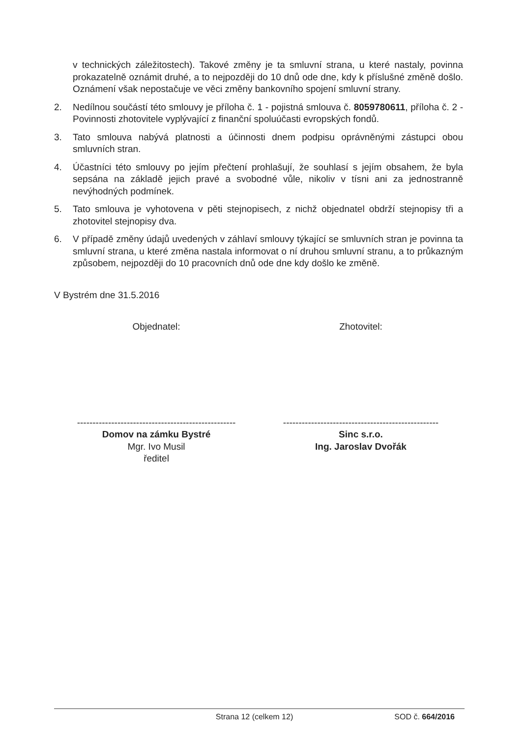v technických záležitostech). Takové změny je ta smluvní strana, u které nastaly, povinna prokazatelně oznámit druhé, a to nejpozději do 10 dnů ode dne, kdy k příslušné změně došlo. Oznámení však nepostačuje ve věci změny bankovního spojení smluvní strany.
2. Nedílnou součástí této smlouvy je příloha č. 1 - pojistná smlouva č. 8059780611, příloha č. 2 - Povinnosti zhotovitele vyplývající z finanční spoluúčasti evropských fondů.
3. Tato smlouva nabývá platnosti a účinnosti dnem podpisu oprávněnými zástupci obou smluvních stran.
4. Účastníci této smlouvy po jejím přečtení prohlašují, že souhlasí s jejím obsahem, že byla sepsána na základě jejich pravé a svobodné vůle, nikoliv v tísni ani za jednostranně nevýhodných podmínek.
5. Tato smlouva je vyhotovena v pěti stejnopisech, z nichž objednatel obdrží stejnopisy tři a zhotovitel stejnopisy dva.
6. V případě změny údajů uvedených v záhlaví smlouvy týkající se smluvních stran je povinna ta smluvní strana, u které změna nastala informovat o ní druhou smluvní stranu, a to průkazným způsobem, nejpozději do 10 pracovních dnů ode dne kdy došlo ke změně.
V Bystrém dne 31.5.2016
Objednatel: Zhotovitel:
---------------------------------------------------
Domov na zámku Bystré
Mgr. Ivo Musil
ředitel
--------------------------------------------------
Sinc s.r.o.
Ing. Jaroslav Dvořák
Strana 12 (celkem 12) SOD č. 664/2016